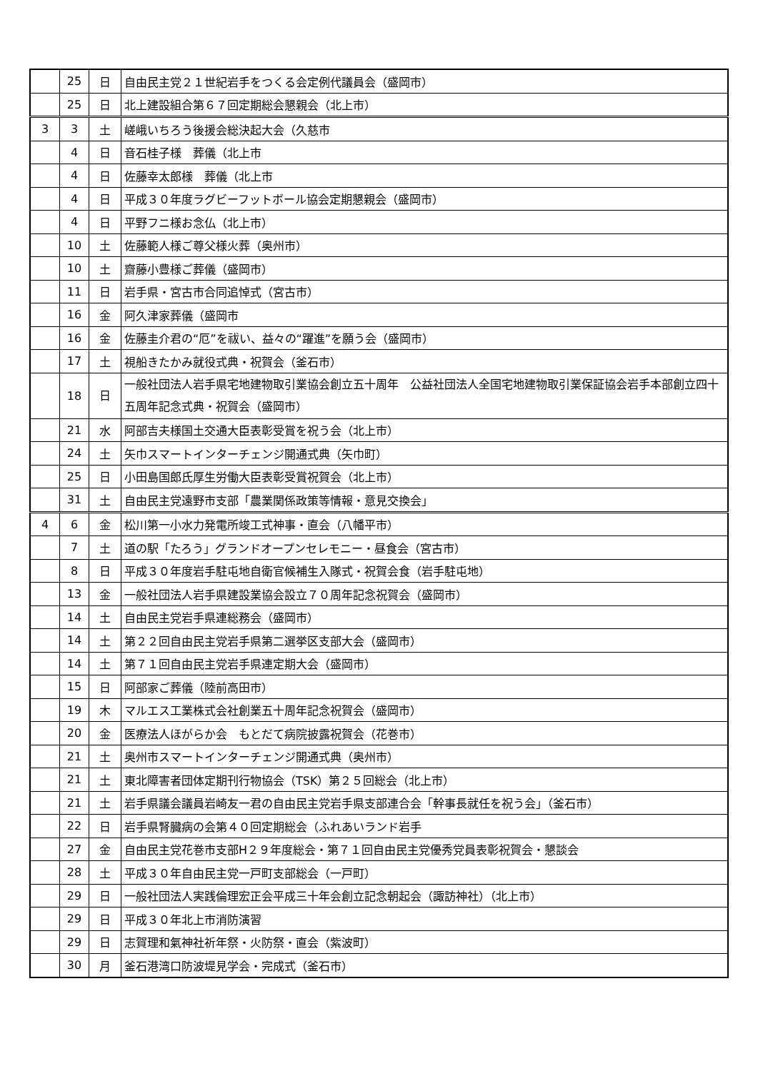| | 25 | 日 | 自由民主党２１世紀岩手をつくる会定例代議員会（盛岡市） |
| | 25 | 日 | 北上建設組合第６７回定期総会懇親会（北上市） |
| 3 | 3 | 土 | 嵯峨いちろう後援会総決起大会（久慈市 |
| | 4 | 日 | 音石桂子様 葬儀（北上市 |
| | 4 | 日 | 佐藤幸太郎様 葬儀（北上市 |
| | 4 | 日 | 平成３０年度ラグビーフットボール協会定期懇親会（盛岡市） |
| | 4 | 日 | 平野フニ様お念仏（北上市） |
| | 10 | 土 | 佐藤範人様ご尊父様火葬（奥州市） |
| | 10 | 土 | 齋藤小豊様ご葬儀（盛岡市） |
| | 11 | 日 | 岩手県・宮古市合同追悼式（宮古市） |
| | 16 | 金 | 阿久津家葬儀（盛岡市 |
| | 16 | 金 | 佐藤圭介君の“厄”を祓い、益々の“躍進”を願う会（盛岡市） |
| | 17 | 土 | 視船きたかみ就役式典・祝賀会（釜石市） |
| | 18 | 日 | 一般社団法人岩手県宅地建物取引業協会創立五十周年 公益社団法人全国宅地建物取引業保証協会岩手本部創立四十五周年記念式典・祝賀会（盛岡市） |
| | 21 | 水 | 阿部吉夫様国土交通大臣表彰受賞を祝う会（北上市） |
| | 24 | 土 | 矢巾スマートインターチェンジ開通式典（矢巾町） |
| | 25 | 日 | 小田島国郎氏厚生労働大臣表彰受賞祝賀会（北上市） |
| | 31 | 土 | 自由民主党遠野市支部「農業関係政策等情報・意見交換会」 |
| 4 | 6 | 金 | 松川第一小水力発電所竣工式神事・直会（八幡平市） |
| | 7 | 土 | 道の駅「たろう」グランドオープンセレモニー・昼食会（宮古市） |
| | 8 | 日 | 平成３０年度岩手駐屯地自衛官候補生入隊式・祝賀会食（岩手駐屯地） |
| | 13 | 金 | 一般社団法人岩手県建設業協会設立７０周年記念祝賀会（盛岡市） |
| | 14 | 土 | 自由民主党岩手県連総務会（盛岡市） |
| | 14 | 土 | 第２２回自由民主党岩手県第二選挙区支部大会（盛岡市） |
| | 14 | 土 | 第７１回自由民主党岩手県連定期大会（盛岡市） |
| | 15 | 日 | 阿部家ご葬儀（陸前高田市） |
| | 19 | 木 | マルエス工業株式会社創業五十周年記念祝賀会（盛岡市） |
| | 20 | 金 | 医療法人ほがらか会 もとだて病院披露祝賀会（花巻市） |
| | 21 | 土 | 奥州市スマートインターチェンジ開通式典（奥州市） |
| | 21 | 土 | 東北障害者団体定期刊行物協会（TSK）第２５回総会（北上市） |
| | 21 | 土 | 岩手県議会議員岩崎友一君の自由民主党岩手県支部連合会「幹事長就任を祝う会」（釜石市） |
| | 22 | 日 | 岩手県腎臓病の会第４０回定期総会（ふれあいランド岩手 |
| | 27 | 金 | 自由民主党花巻市支部H２９年度総会・第７１回自由民主党優秀党員表彰祝賀会・懇談会 |
| | 28 | 土 | 平成３０年自由民主党一戸町支部総会（一戸町） |
| | 29 | 日 | 一般社団法人実践倫理宏正会平成三十年会創立記念朝起会（諏訪神社）（北上市） |
| | 29 | 日 | 平成３０年北上市消防演習 |
| | 29 | 日 | 志賀理和氣神社祈年祭・火防祭・直会（紫波町） |
| | 30 | 月 | 釜石港湾口防波堤見学会・完成式（釜石市） |